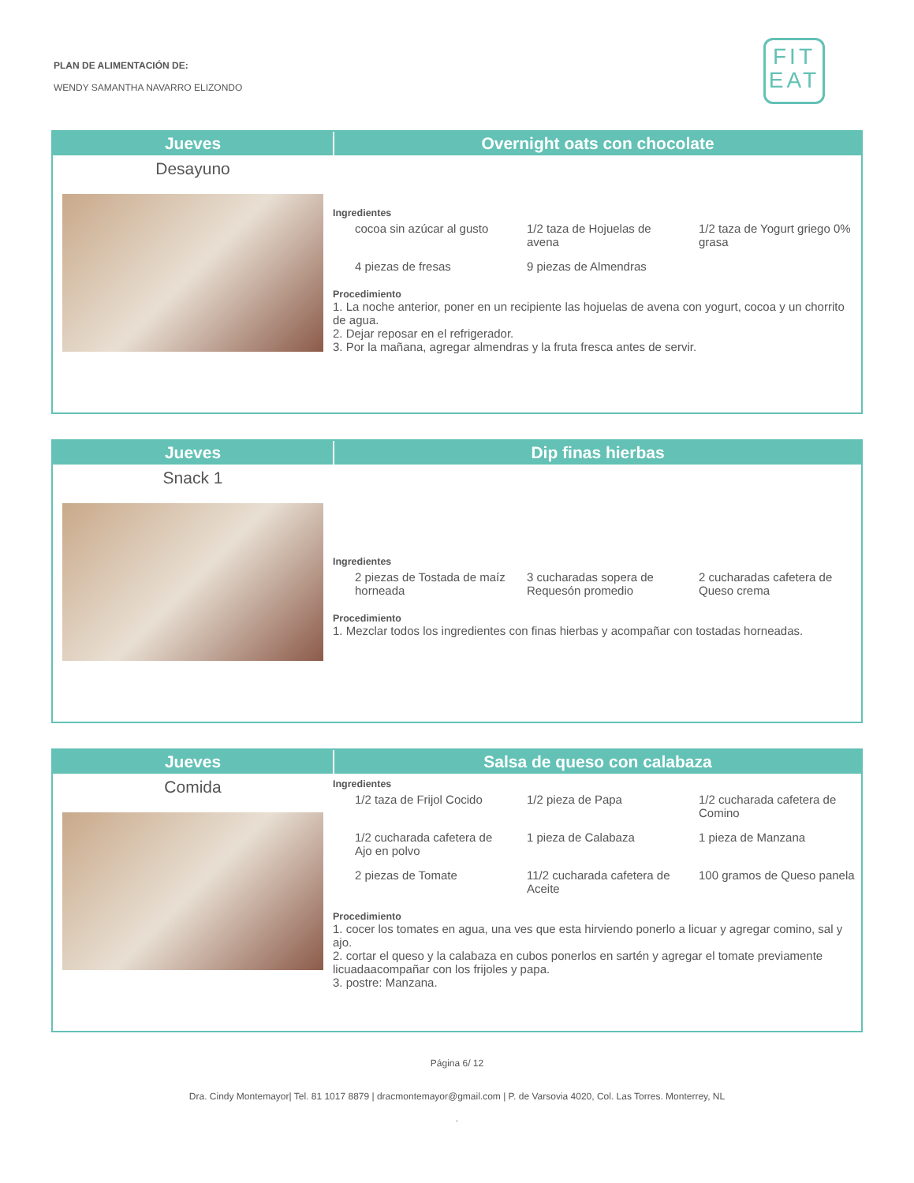PLAN DE ALIMENTACIÓN DE:
WENDY SAMANTHA NAVARRO ELIZONDO
FIT
EAT
Jueves Overnight oats con chocolate
Desayuno
Ingredientes
cocoa sin azúcar al gusto
1/2 taza de Hojuelas de avena
1/2 taza de Yogurt griego 0% grasa
4 piezas de fresas
9 piezas de Almendras
Procedimiento
1. La noche anterior, poner en un recipiente las hojuelas de avena con yogurt, cocoa y un chorrito de agua.
2. Dejar reposar en el refrigerador.
3. Por la mañana, agregar almendras y la fruta fresca antes de servir.
Jueves Dip finas hierbas
Snack 1
Ingredientes
2 piezas de Tostada de maíz horneada
3 cucharadas sopera de Requesón promedio
2 cucharadas cafetera de Queso crema
Procedimiento
1. Mezclar todos los ingredientes con finas hierbas y acompañar con tostadas horneadas.
Jueves Salsa de queso con calabaza
Comida
Ingredientes
1/2 taza de Frijol Cocido
1/2 pieza de Papa
1/2 cucharada cafetera de Comino
1/2 cucharada cafetera de Ajo en polvo
1 pieza de Calabaza
1 pieza de Manzana
2 piezas de Tomate
11/2 cucharada cafetera de Aceite
100 gramos de Queso panela
Procedimiento
1. cocer los tomates en agua, una ves que esta hirviendo ponerlo a licuar y agregar comino, sal y ajo.
2. cortar el queso y la calabaza en cubos ponerlos en sartén y agregar el tomate previamente licuadaacompañar con los frijoles y papa.
3. postre: Manzana.
Página 6/ 12
Dra. Cindy Montemayor| Tel. 81 1017 8879 | dracmontemayor@gmail.com | P. de Varsovia 4020, Col. Las Torres. Monterrey, NL
.